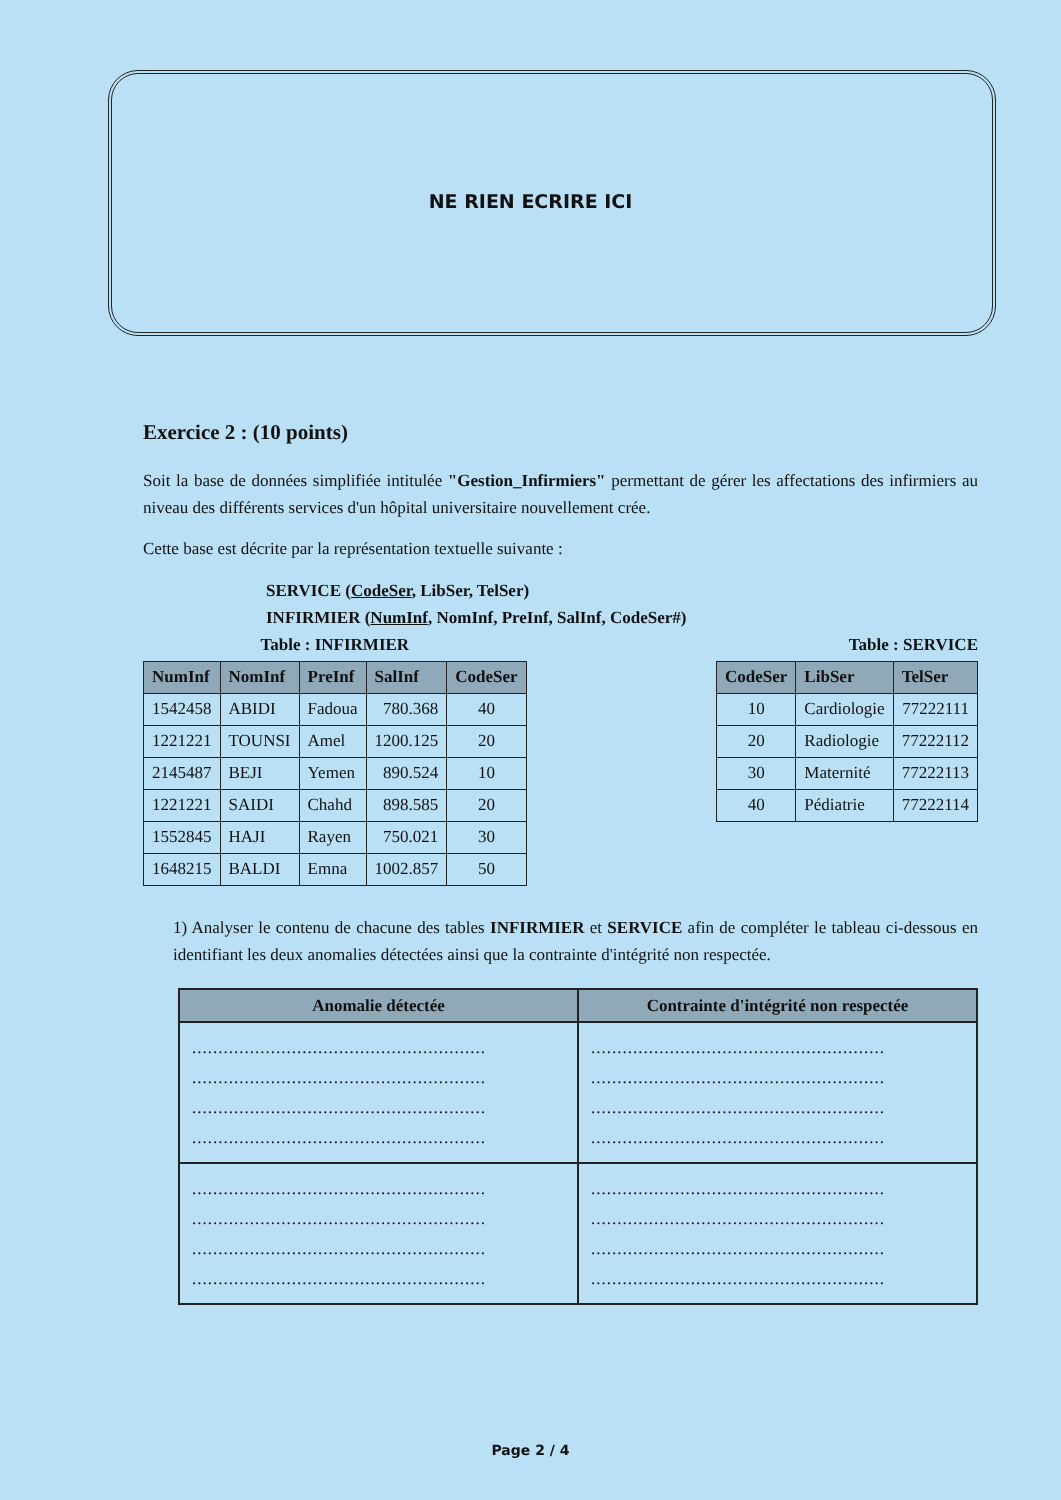NE RIEN ECRIRE ICI
Exercice 2 : (10 points)
Soit la base de données simplifiée intitulée "Gestion_Infirmiers" permettant de gérer les affectations des infirmiers au niveau des différents services d'un hôpital universitaire nouvellement crée.
Cette base est décrite par la représentation textuelle suivante :
SERVICE (CodeSer, LibSer, TelSer)
INFIRMIER (NumInf, NomInf, PreInf, SalInf, CodeSer#)
Table : INFIRMIER
| NumInf | NomInf | PreInf | SalInf | CodeSer |
| --- | --- | --- | --- | --- |
| 1542458 | ABIDI | Fadoua | 780.368 | 40 |
| 1221221 | TOUNSI | Amel | 1200.125 | 20 |
| 2145487 | BEJI | Yemen | 890.524 | 10 |
| 1221221 | SAIDI | Chahd | 898.585 | 20 |
| 1552845 | HAJI | Rayen | 750.021 | 30 |
| 1648215 | BALDI | Emna | 1002.857 | 50 |
Table : SERVICE
| CodeSer | LibSer | TelSer |
| --- | --- | --- |
| 10 | Cardiologie | 77222111 |
| 20 | Radiologie | 77222112 |
| 30 | Maternité | 77222113 |
| 40 | Pédiatrie | 77222114 |
1) Analyser le contenu de chacune des tables INFIRMIER et SERVICE afin de compléter le tableau ci-dessous en identifiant les deux anomalies détectées ainsi que la contrainte d'intégrité non respectée.
| Anomalie détectée | Contrainte d'intégrité non respectée |
| --- | --- |
| ........................................................ ........................................................ ........................................................ ........................................................ | ........................................................ ........................................................ ........................................................ ........................................................ |
| ........................................................ ........................................................ ........................................................ ........................................................ | ........................................................ ........................................................ ........................................................ ........................................................ |
Page 2 / 4